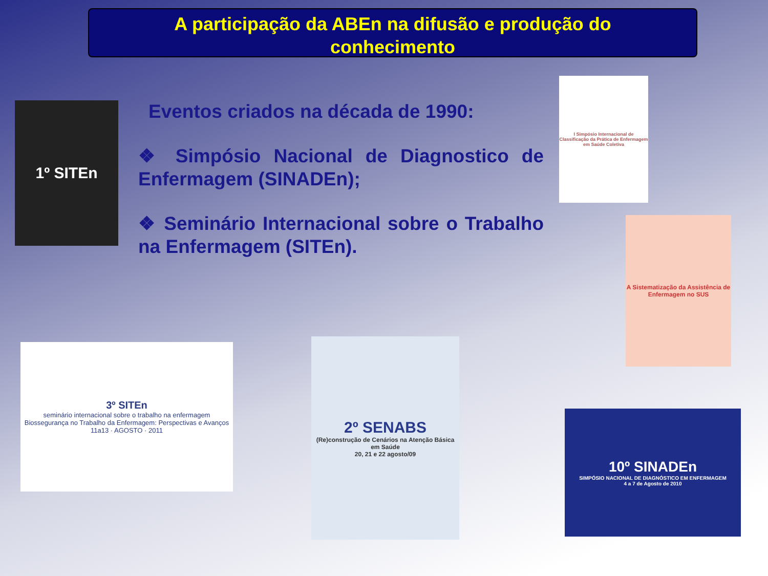A participação da ABEn na difusão e produção do
conhecimento
Eventos criados na década de 1990:
❖ Simpósio Nacional de Diagnostico de Enfermagem (SINADEn);
❖ Seminário Internacional sobre o Trabalho na Enfermagem (SITEn).
1º SITEn
I Simpósio Internacional de Classificação da Prática de Enfermagem em Saúde Coletiva
A Sistematização da Assistência de Enfermagem no SUS
3º SITEn
seminário internacional sobre o trabalho na enfermagem
Biossegurança no Trabalho da Enfermagem: Perspectivas e Avanços
11a13 · AGOSTO · 2011
2º SENABS
(Re)construção de Cenários na Atenção Básica em Saúde
20, 21 e 22 agosto/09
10º SINADEn
SIMPÓSIO NACIONAL DE DIAGNÓSTICO EM ENFERMAGEM
4 a 7 de Agosto de 2010